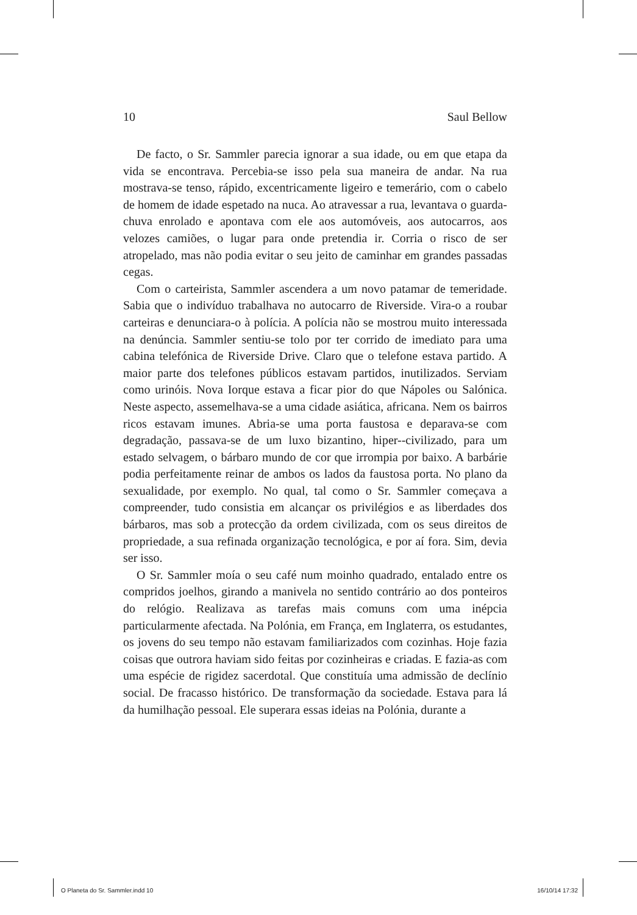10 Saul Bellow
De facto, o Sr. Sammler parecia ignorar a sua idade, ou em que etapa da vida se encontrava. Percebia-se isso pela sua maneira de andar. Na rua mostrava-se tenso, rápido, excentricamente ligeiro e temerário, com o cabelo de homem de idade espetado na nuca. Ao atravessar a rua, levantava o guarda-chuva enrolado e apontava com ele aos automóveis, aos autocarros, aos velozes camiões, o lugar para onde pretendia ir. Corria o risco de ser atropelado, mas não podia evitar o seu jeito de caminhar em grandes passadas cegas.
Com o carteirista, Sammler ascendera a um novo patamar de temeridade. Sabia que o indivíduo trabalhava no autocarro de Riverside. Vira-o a roubar carteiras e denunciara-o à polícia. A polícia não se mostrou muito interessada na denúncia. Sammler sentiu-se tolo por ter corrido de imediato para uma cabina telefónica de Riverside Drive. Claro que o telefone estava partido. A maior parte dos telefones públicos estavam partidos, inutilizados. Serviam como urinóis. Nova Iorque estava a ficar pior do que Nápoles ou Salónica. Neste aspecto, assemelhava-se a uma cidade asiática, africana. Nem os bairros ricos estavam imunes. Abria-se uma porta faustosa e deparava-se com degradação, passava-se de um luxo bizantino, hiper--civilizado, para um estado selvagem, o bárbaro mundo de cor que irrompia por baixo. A barbárie podia perfeitamente reinar de ambos os lados da faustosa porta. No plano da sexualidade, por exemplo. No qual, tal como o Sr. Sammler começava a compreender, tudo consistia em alcançar os privilégios e as liberdades dos bárbaros, mas sob a protecção da ordem civilizada, com os seus direitos de propriedade, a sua refinada organização tecnológica, e por aí fora. Sim, devia ser isso.
O Sr. Sammler moía o seu café num moinho quadrado, entalado entre os compridos joelhos, girando a manivela no sentido contrário ao dos ponteiros do relógio. Realizava as tarefas mais comuns com uma inépcia particularmente afectada. Na Polónia, em França, em Inglaterra, os estudantes, os jovens do seu tempo não estavam familiarizados com cozinhas. Hoje fazia coisas que outrora haviam sido feitas por cozinheiras e criadas. E fazia-as com uma espécie de rigidez sacerdotal. Que constituía uma admissão de declínio social. De fracasso histórico. De transformação da sociedade. Estava para lá da humilhação pessoal. Ele superara essas ideias na Polónia, durante a
O Planeta do Sr. Sammler.indd 10 16/10/14 17:32